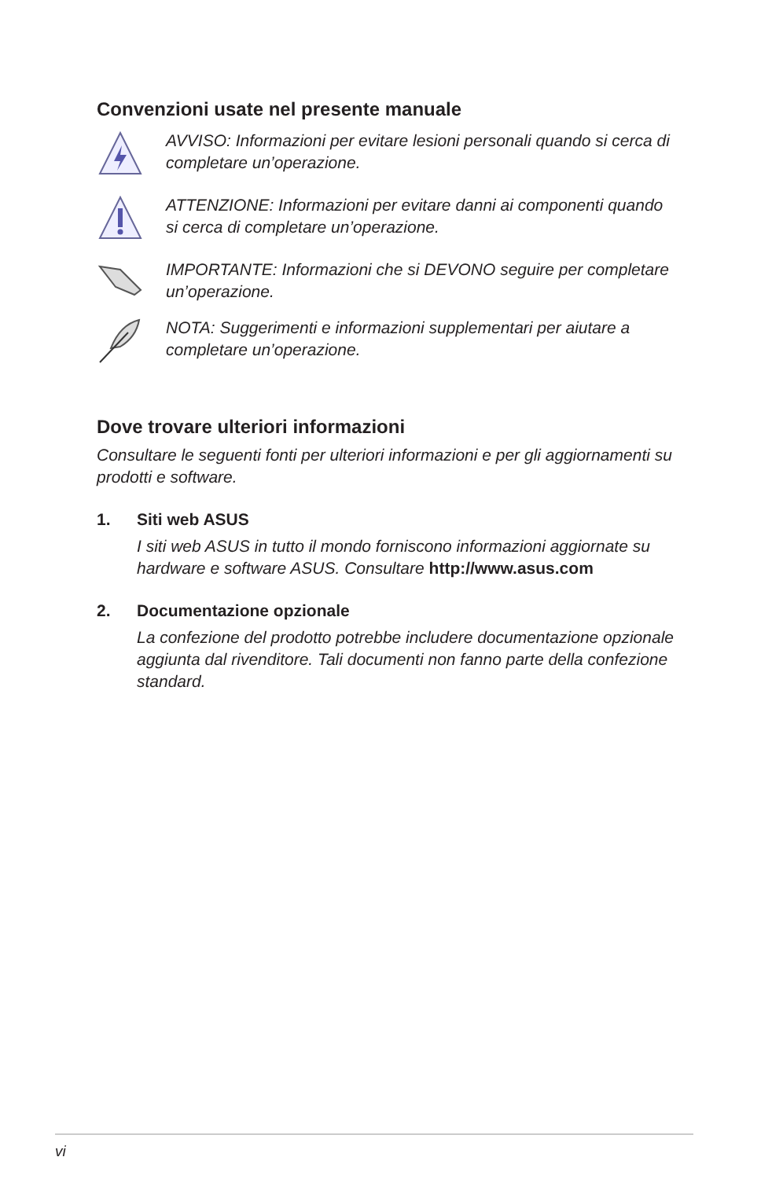Convenzioni usate nel presente manuale
AVVISO: Informazioni per evitare lesioni personali quando si cerca di completare un’operazione.
ATTENZIONE: Informazioni per evitare danni ai componenti quando si cerca di completare un’operazione.
IMPORTANTE: Informazioni che si DEVONO seguire per completare un’operazione.
NOTA: Suggerimenti e informazioni supplementari per aiutare a completare un’operazione.
Dove trovare ulteriori informazioni
Consultare le seguenti fonti per ulteriori informazioni e per gli aggiornamenti su prodotti e software.
1. Siti web ASUS
I siti web ASUS in tutto il mondo forniscono informazioni aggiornate su hardware e software ASUS. Consultare http://www.asus.com
2. Documentazione opzionale
La confezione del prodotto potrebbe includere documentazione opzionale aggiunta dal rivenditore. Tali documenti non fanno parte della confezione standard.
vi